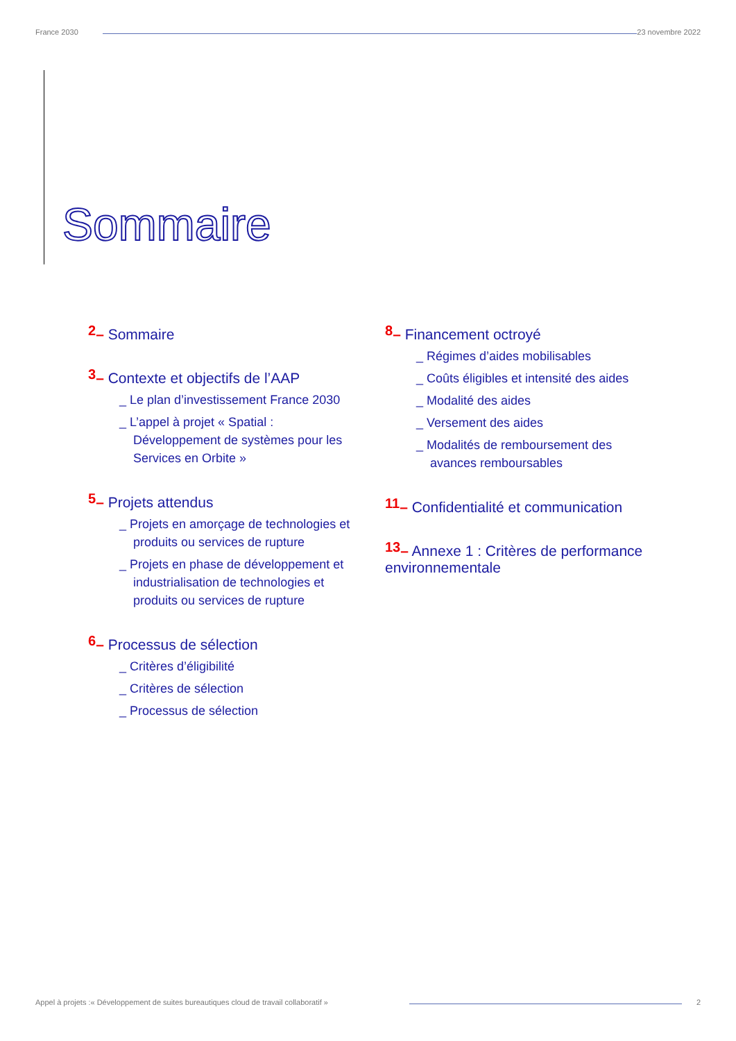France 2030 23 novembre 2022
Sommaire
2– Sommaire
3– Contexte et objectifs de l’AAP
_ Le plan d’investissement France 2030
_ L’appel à projet « Spatial : Développement de systèmes pour les Services en Orbite »
5– Projets attendus
_ Projets en amorçage de technologies et produits ou services de rupture
_ Projets en phase de développement et industrialisation de technologies et produits ou services de rupture
6– Processus de sélection
_ Critères d’éligibilité
_ Critères de sélection
_ Processus de sélection
8– Financement octroyé
_ Régimes d’aides mobilisables
_ Coûts éligibles et intensité des aides
_ Modalité des aides
_ Versement des aides
_ Modalités de remboursement des avances remboursables
11– Confidentialité et communication
13– Annexe 1 : Critères de performance environnementale
Appel à projets :« Développement de suites bureautiques cloud de travail collaboratif » 2